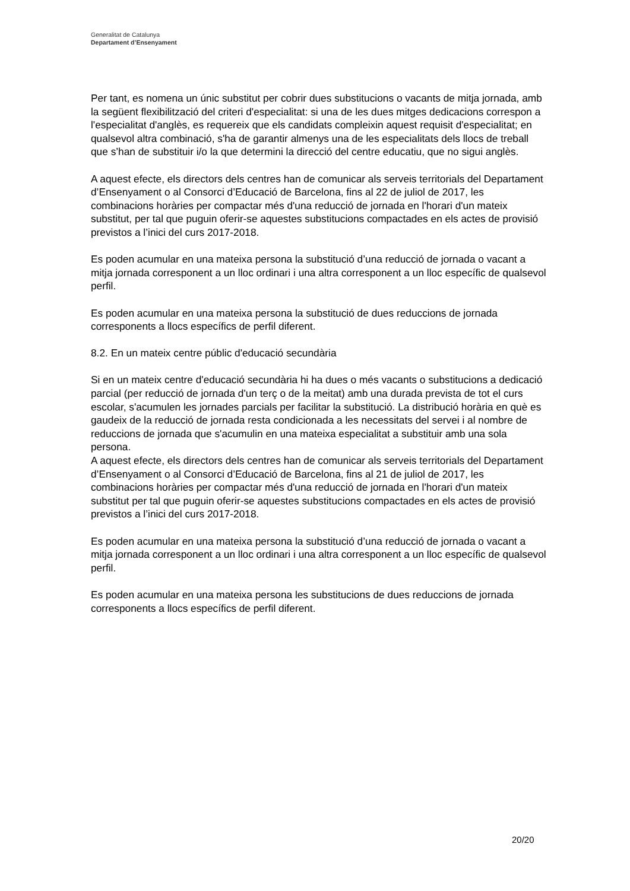Generalitat de Catalunya
Departament d’Ensenyament
Per tant, es nomena un únic substitut per cobrir dues substitucions o vacants de mitja jornada, amb la següent flexibilització del criteri d'especialitat: si una de les dues mitges dedicacions correspon a l'especialitat d'anglès, es requereix que els candidats compleixin aquest requisit d'especialitat; en qualsevol altra combinació, s'ha de garantir almenys una de les especialitats dels llocs de treball que s’han de substituir i/o la que determini la direcció del centre educatiu, que no sigui anglès.
A aquest efecte, els directors dels centres han de comunicar als serveis territorials del Departament d’Ensenyament o al Consorci d’Educació de Barcelona, fins al 22 de juliol de 2017, les combinacions horàries per compactar més d'una reducció de jornada en l'horari d'un mateix substitut, per tal que puguin oferir-se aquestes substitucions compactades en els actes de provisió previstos a l’inici del curs 2017-2018.
Es poden acumular en una mateixa persona la substitució d’una reducció de jornada o vacant a mitja jornada corresponent a un lloc ordinari i una altra corresponent a un lloc específic de qualsevol perfil.
Es poden acumular en una mateixa persona la substitució de dues reduccions de jornada corresponents a llocs específics de perfil diferent.
8.2. En un mateix centre públic d'educació secundària
Si en un mateix centre d'educació secundària hi ha dues o més vacants o substitucions a dedicació parcial (per reducció de jornada d'un terç o de la meitat) amb una durada prevista de tot el curs escolar, s'acumulen les jornades parcials per facilitar la substitució. La distribució horària en què es gaudeix de la reducció de jornada resta condicionada a les necessitats del servei i al nombre de reduccions de jornada que s'acumulin en una mateixa especialitat a substituir amb una sola persona.
A aquest efecte, els directors dels centres han de comunicar als serveis territorials del Departament d’Ensenyament o al Consorci d’Educació de Barcelona, fins al 21 de juliol de 2017, les combinacions horàries per compactar més d'una reducció de jornada en l'horari d'un mateix substitut per tal que puguin oferir-se aquestes substitucions compactades en els actes de provisió previstos a l’inici del curs 2017-2018.
Es poden acumular en una mateixa persona la substitució d’una reducció de jornada o vacant a mitja jornada corresponent a un lloc ordinari i una altra corresponent a un lloc específic de qualsevol perfil.
Es poden acumular en una mateixa persona les substitucions de dues reduccions de jornada corresponents a llocs específics de perfil diferent.
20/20